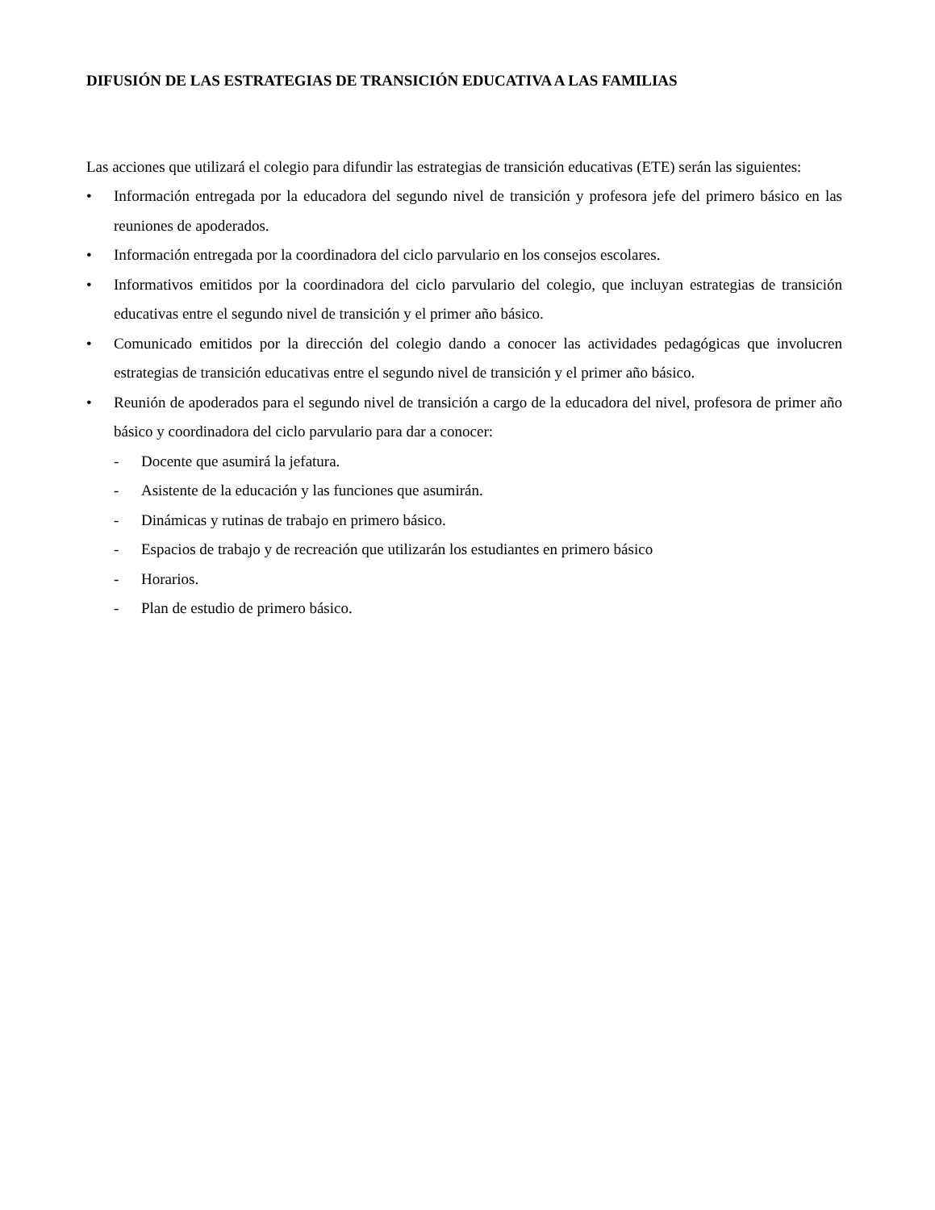DIFUSIÓN DE LAS ESTRATEGIAS DE TRANSICIÓN EDUCATIVA A LAS FAMILIAS
Las acciones que utilizará el colegio para difundir las estrategias de transición educativas (ETE) serán las siguientes:
• Información entregada por la educadora del segundo nivel de transición y profesora jefe del primero básico en las reuniones de apoderados.
• Información entregada por la coordinadora del ciclo parvulario en los consejos escolares.
• Informativos emitidos por la coordinadora del ciclo parvulario del colegio, que incluyan estrategias de transición educativas entre el segundo nivel de transición y el primer año básico.
• Comunicado emitidos por la dirección del colegio dando a conocer las actividades pedagógicas que involucren estrategias de transición educativas entre el segundo nivel de transición y el primer año básico.
• Reunión de apoderados para el segundo nivel de transición a cargo de la educadora del nivel, profesora de primer año básico y coordinadora del ciclo parvulario para dar a conocer:
- Docente que asumirá la jefatura.
- Asistente de la educación y las funciones que asumirán.
- Dinámicas y rutinas de trabajo en primero básico.
- Espacios de trabajo y de recreación que utilizarán los estudiantes en primero básico
- Horarios.
- Plan de estudio de primero básico.